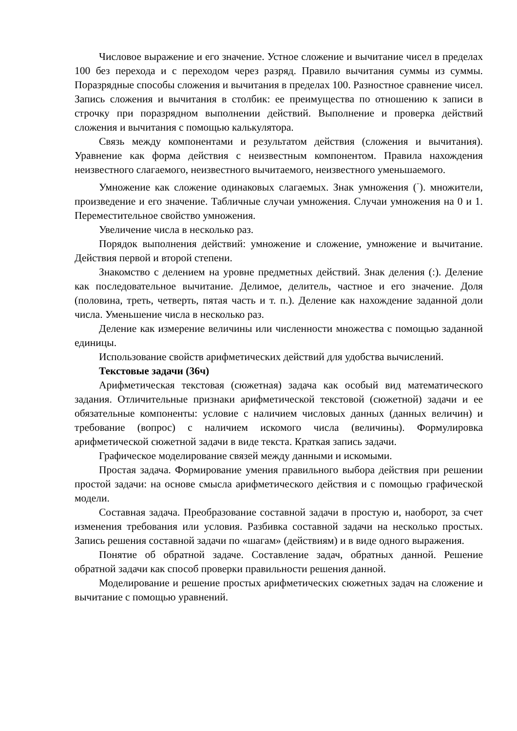Числовое выражение и его значение. Устное сложение и вычитание чисел в пределах 100 без перехода и с переходом через разряд. Правило вычитания суммы из суммы. Поразрядные способы сложения и вычитания в пределах 100. Разностное сравнение чисел. Запись сложения и вычитания в столбик: ее преимущества по отношению к записи в строчку при поразрядном выполнении действий. Выполнение и проверка действий сложения и вычитания с помощью калькулятора.
Связь между компонентами и результатом действия (сложения и вычитания). Уравнение как форма действия с неизвестным компонентом. Правила нахождения неизвестного слагаемого, неизвестного вычитаемого, неизвестного уменьшаемого.
Умножение как сложение одинаковых слагаемых. Знак умножения (<sup>·</sup>). множители, произведение и его значение. Табличные случаи умножения. Случаи умножения на 0 и 1. Переместительное свойство умножения.
Увеличение числа в несколько раз.
Порядок выполнения действий: умножение и сложение, умножение и вычитание. Действия первой и второй степени.
Знакомство с делением на уровне предметных действий. Знак деления (:). Деление как последовательное вычитание. Делимое, делитель, частное и его значение. Доля (половина, треть, четверть, пятая часть и т. п.). Деление как нахождение заданной доли числа. Уменьшение числа в несколько раз.
Деление как измерение величины или численности множества с помощью заданной единицы.
Использование свойств арифметических действий для удобства вычислений.
Текстовые задачи (36ч)
Арифметическая текстовая (сюжетная) задача как особый вид математического задания. Отличительные признаки арифметической текстовой (сюжетной) задачи и ее обязательные компоненты: условие с наличием числовых данных (данных величин) и требование (вопрос) с наличием искомого числа (величины). Формулировка арифметической сюжетной задачи в виде текста. Краткая запись задачи.
Графическое моделирование связей между данными и искомыми.
Простая задача. Формирование умения правильного выбора действия при решении простой задачи: на основе смысла арифметического действия и с помощью графической модели.
Составная задача. Преобразование составной задачи в простую и, наоборот, за счет изменения требования или условия. Разбивка составной задачи на несколько простых. Запись решения составной задачи по «шагам» (действиям) и в виде одного выражения.
Понятие об обратной задаче. Составление задач, обратных данной. Решение обратной задачи как способ проверки правильности решения данной.
Моделирование и решение простых арифметических сюжетных задач на сложение и вычитание с помощью уравнений.